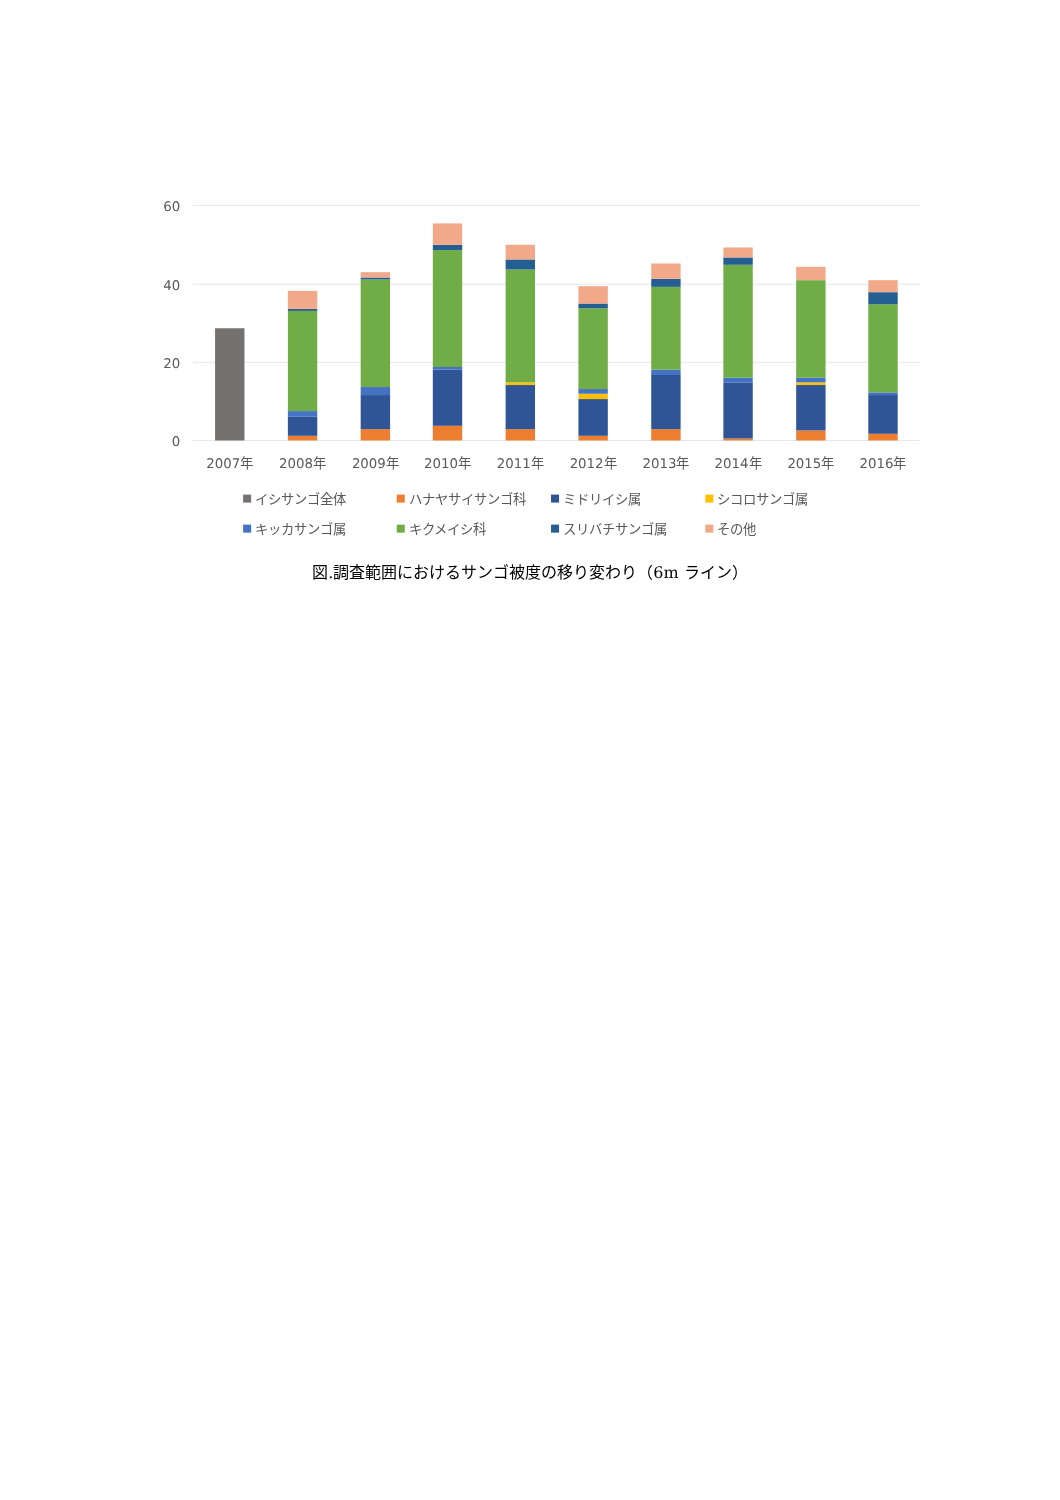60
40
20
0
2007年
2008年
2009年
2010年
2011年
2012年
2013年
2014年
2015年
2016年
イシサンゴ全体
ハナヤサイサンゴ科
ミドリイシ属
シコロサンゴ属
キッカサンゴ属
キクメイシ科
スリバチサンゴ属
その他
図.調査範囲におけるサンゴ被度の移り変わり（6m ライン）